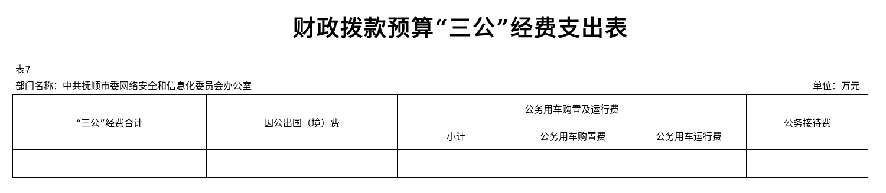财政拨款预算“三公”经费支出表
表7
部门名称：中共抚顺市委网络安全和信息化委员会办公室 单位：万元
| “三公”经费合计 | 因公出国（境）费 | 公务用车购置及运行费 | | | 公务接待费 |
| --- | --- | --- | --- | --- | --- |
| | | 小计 | 公务用车购置费 | 公务用车运行费 | |